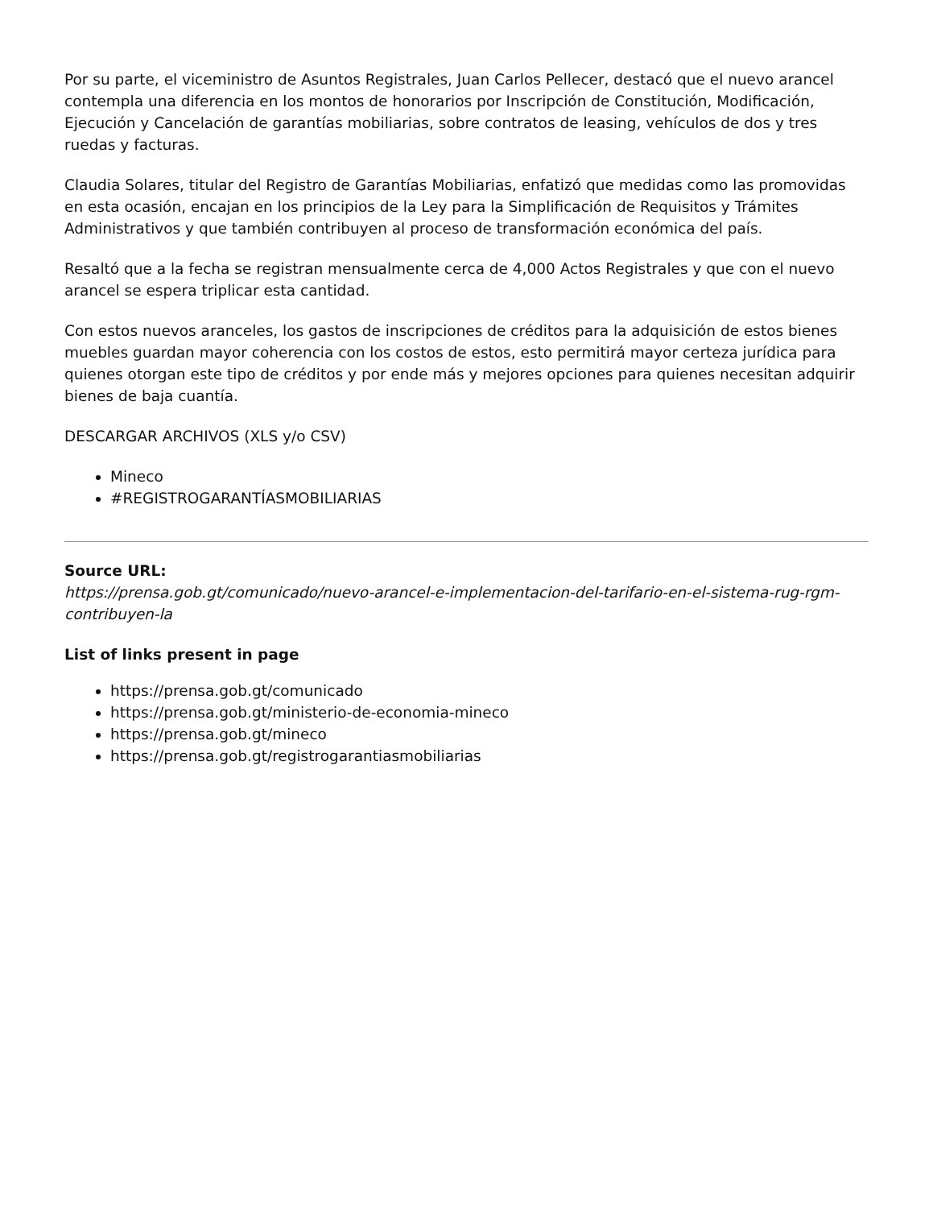Por su parte, el viceministro de Asuntos Registrales, Juan Carlos Pellecer, destacó que el nuevo arancel contempla una diferencia en los montos de honorarios por Inscripción de Constitución, Modificación, Ejecución y Cancelación de garantías mobiliarias, sobre contratos de leasing, vehículos de dos y tres ruedas y facturas.
Claudia Solares, titular del Registro de Garantías Mobiliarias, enfatizó que medidas como las promovidas en esta ocasión, encajan en los principios de la Ley para la Simplificación de Requisitos y Trámites Administrativos y que también contribuyen al proceso de transformación económica del país.
Resaltó que a la fecha se registran mensualmente cerca de 4,000 Actos Registrales y que con el nuevo arancel se espera triplicar esta cantidad.
Con estos nuevos aranceles, los gastos de inscripciones de créditos para la adquisición de estos bienes muebles guardan mayor coherencia con los costos de estos, esto permitirá mayor certeza jurídica para quienes otorgan este tipo de créditos y por ende más y mejores opciones para quienes necesitan adquirir bienes de baja cuantía.
DESCARGAR ARCHIVOS (XLS y/o CSV)
Mineco
#REGISTROGARANTÍASMOBILIARIAS
Source URL:
https://prensa.gob.gt/comunicado/nuevo-arancel-e-implementacion-del-tarifario-en-el-sistema-rug-rgm-contribuyen-la
List of links present in page
https://prensa.gob.gt/comunicado
https://prensa.gob.gt/ministerio-de-economia-mineco
https://prensa.gob.gt/mineco
https://prensa.gob.gt/registrogarantiasmobiliarias